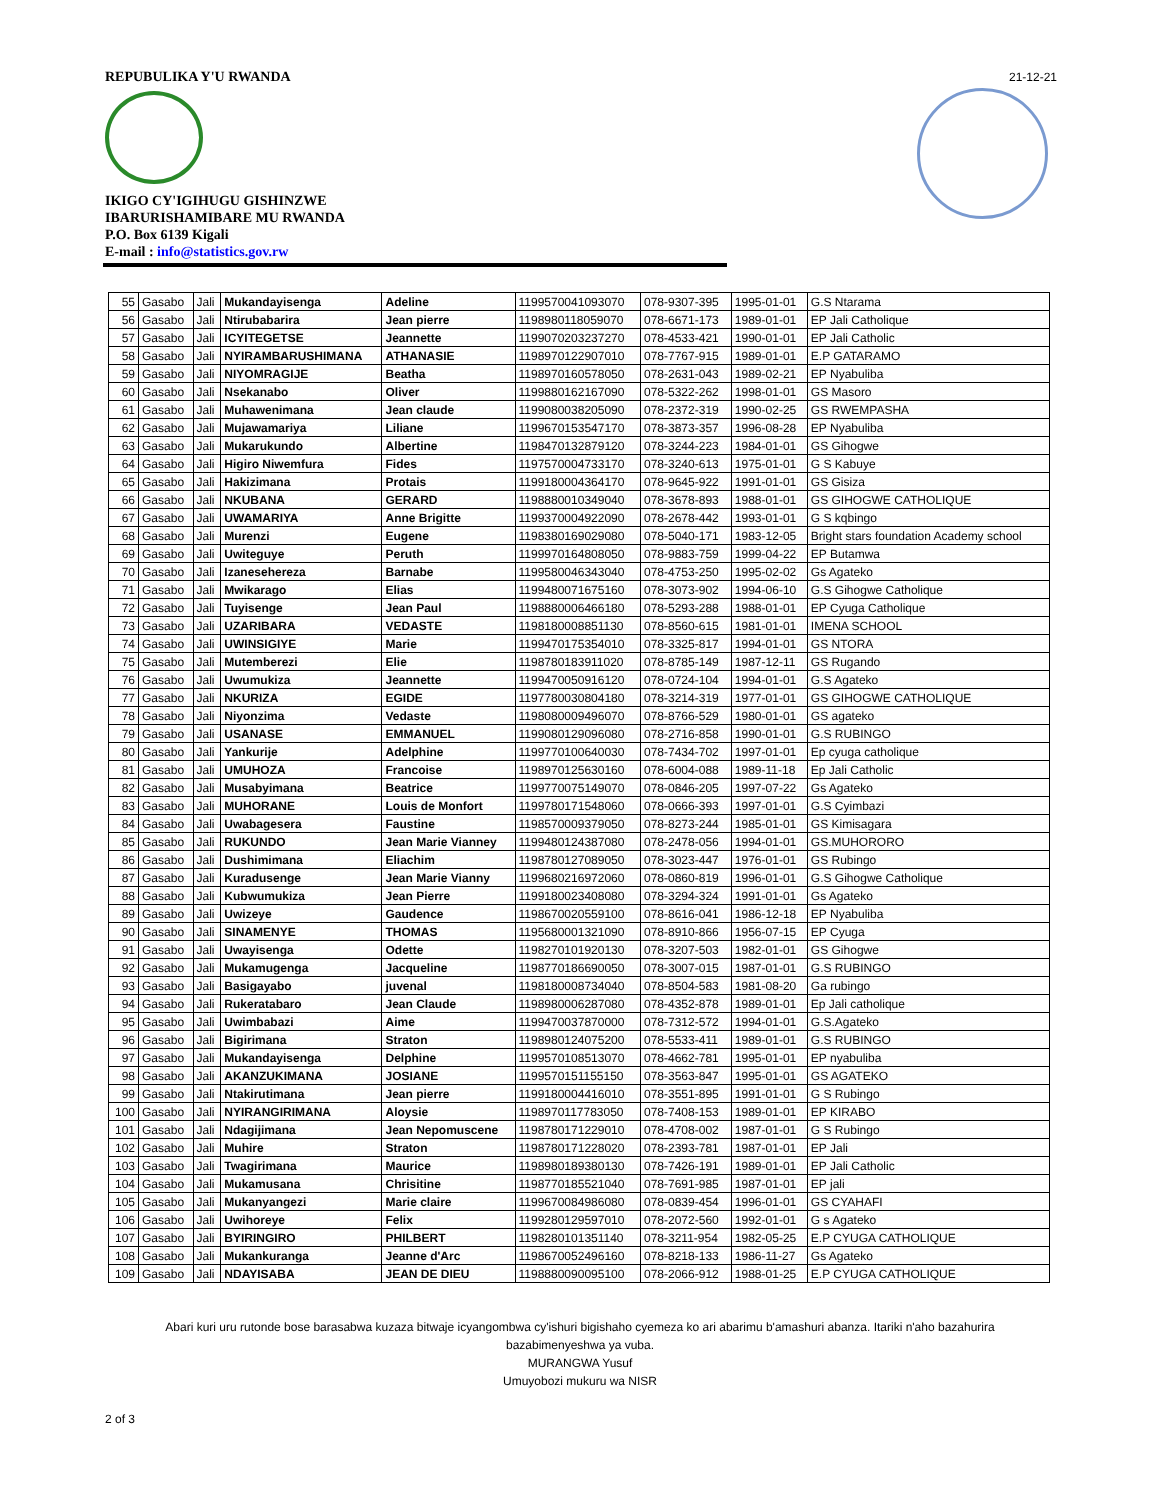REPUBULIKA Y'U RWANDA
IKIGO CY'IGIHUGU GISHINZWE
IBARURISHAMIBARE MU RWANDA
P.O. Box 6139 Kigali
E-mail : info@statistics.gov.rw
21-12-21
| 55 | Gasabo | Jali | Mukandayisenga | Adeline | 1199570041093070 | 078-9307-395 | 1995-01-01 | G.S Ntarama |
| 56 | Gasabo | Jali | Ntirubabarira | Jean pierre | 1198980118059070 | 078-6671-173 | 1989-01-01 | EP Jali Catholique |
| 57 | Gasabo | Jali | ICYITEGETSE | Jeannette | 1199070203237270 | 078-4533-421 | 1990-01-01 | EP Jali Catholic |
| 58 | Gasabo | Jali | NYIRAMBARUSHIMANA | ATHANASIE | 1198970122907010 | 078-7767-915 | 1989-01-01 | E.P GATARAMO |
| 59 | Gasabo | Jali | NIYOMRAGIJE | Beatha | 1198970160578050 | 078-2631-043 | 1989-02-21 | EP Nyabuliba |
| 60 | Gasabo | Jali | Nsekanabo | Oliver | 1199880162167090 | 078-5322-262 | 1998-01-01 | GS Masoro |
| 61 | Gasabo | Jali | Muhawenimana | Jean claude | 1199080038205090 | 078-2372-319 | 1990-02-25 | GS RWEMPASHA |
| 62 | Gasabo | Jali | Mujawamariya | Liliane | 1199670153547170 | 078-3873-357 | 1996-08-28 | EP Nyabuliba |
| 63 | Gasabo | Jali | Mukarukundo | Albertine | 1198470132879120 | 078-3244-223 | 1984-01-01 | GS Gihogwe |
| 64 | Gasabo | Jali | Higiro Niwemfura | Fides | 1197570004733170 | 078-3240-613 | 1975-01-01 | G S Kabuye |
| 65 | Gasabo | Jali | Hakizimana | Protais | 1199180004364170 | 078-9645-922 | 1991-01-01 | GS Gisiza |
| 66 | Gasabo | Jali | NKUBANA | GERARD | 1198880010349040 | 078-3678-893 | 1988-01-01 | GS GIHOGWE CATHOLIQUE |
| 67 | Gasabo | Jali | UWAMARIYA | Anne Brigitte | 1199370004922090 | 078-2678-442 | 1993-01-01 | G S kqbingo |
| 68 | Gasabo | Jali | Murenzi | Eugene | 1198380169029080 | 078-5040-171 | 1983-12-05 | Bright stars foundation Academy school |
| 69 | Gasabo | Jali | Uwiteguye | Peruth | 1199970164808050 | 078-9883-759 | 1999-04-22 | EP Butamwa |
| 70 | Gasabo | Jali | Izanesehereza | Barnabe | 1199580046343040 | 078-4753-250 | 1995-02-02 | Gs Agateko |
| 71 | Gasabo | Jali | Mwikarago | Elias | 1199480071675160 | 078-3073-902 | 1994-06-10 | G.S Gihogwe Catholique |
| 72 | Gasabo | Jali | Tuyisenge | Jean Paul | 1198880006466180 | 078-5293-288 | 1988-01-01 | EP Cyuga Catholique |
| 73 | Gasabo | Jali | UZARIBARA | VEDASTE | 1198180008851130 | 078-8560-615 | 1981-01-01 | IMENA SCHOOL |
| 74 | Gasabo | Jali | UWINSIGIYE | Marie | 1199470175354010 | 078-3325-817 | 1994-01-01 | GS NTORA |
| 75 | Gasabo | Jali | Mutemberezi | Elie | 1198780183911020 | 078-8785-149 | 1987-12-11 | GS Rugando |
| 76 | Gasabo | Jali | Uwumukiza | Jeannette | 1199470050916120 | 078-0724-104 | 1994-01-01 | G.S Agateko |
| 77 | Gasabo | Jali | NKURIZA | EGIDE | 1197780030804180 | 078-3214-319 | 1977-01-01 | GS GIHOGWE CATHOLIQUE |
| 78 | Gasabo | Jali | Niyonzima | Vedaste | 1198080009496070 | 078-8766-529 | 1980-01-01 | GS agateko |
| 79 | Gasabo | Jali | USANASE | EMMANUEL | 1199080129096080 | 078-2716-858 | 1990-01-01 | G.S RUBINGO |
| 80 | Gasabo | Jali | Yankurije | Adelphine | 1199770100640030 | 078-7434-702 | 1997-01-01 | Ep cyuga catholique |
| 81 | Gasabo | Jali | UMUHOZA | Francoise | 1198970125630160 | 078-6004-088 | 1989-11-18 | Ep Jali Catholic |
| 82 | Gasabo | Jali | Musabyimana | Beatrice | 1199770075149070 | 078-0846-205 | 1997-07-22 | Gs Agateko |
| 83 | Gasabo | Jali | MUHORANE | Louis de Monfort | 1199780171548060 | 078-0666-393 | 1997-01-01 | G.S Cyimbazi |
| 84 | Gasabo | Jali | Uwabagesera | Faustine | 1198570009379050 | 078-8273-244 | 1985-01-01 | GS Kimisagara |
| 85 | Gasabo | Jali | RUKUNDO | Jean Marie Vianney | 1199480124387080 | 078-2478-056 | 1994-01-01 | GS.MUHORORO |
| 86 | Gasabo | Jali | Dushimimana | Eliachim | 1198780127089050 | 078-3023-447 | 1976-01-01 | GS Rubingo |
| 87 | Gasabo | Jali | Kuradusenge | Jean Marie Vianny | 1199680216972060 | 078-0860-819 | 1996-01-01 | G.S Gihogwe Catholique |
| 88 | Gasabo | Jali | Kubwumukiza | Jean Pierre | 1199180023408080 | 078-3294-324 | 1991-01-01 | Gs Agateko |
| 89 | Gasabo | Jali | Uwizeye | Gaudence | 1198670020559100 | 078-8616-041 | 1986-12-18 | EP Nyabuliba |
| 90 | Gasabo | Jali | SINAMENYE | THOMAS | 1195680001321090 | 078-8910-866 | 1956-07-15 | EP Cyuga |
| 91 | Gasabo | Jali | Uwayisenga | Odette | 1198270101920130 | 078-3207-503 | 1982-01-01 | GS Gihogwe |
| 92 | Gasabo | Jali | Mukamugenga | Jacqueline | 1198770186690050 | 078-3007-015 | 1987-01-01 | G.S RUBINGO |
| 93 | Gasabo | Jali | Basigayabo | juvenal | 1198180008734040 | 078-8504-583 | 1981-08-20 | Ga rubingo |
| 94 | Gasabo | Jali | Rukeratabaro | Jean Claude | 1198980006287080 | 078-4352-878 | 1989-01-01 | Ep Jali catholique |
| 95 | Gasabo | Jali | Uwimbabazi | Aime | 1199470037870000 | 078-7312-572 | 1994-01-01 | G.S.Agateko |
| 96 | Gasabo | Jali | Bigirimana | Straton | 1198980124075200 | 078-5533-411 | 1989-01-01 | G.S RUBINGO |
| 97 | Gasabo | Jali | Mukandayisenga | Delphine | 1199570108513070 | 078-4662-781 | 1995-01-01 | EP nyabuliba |
| 98 | Gasabo | Jali | AKANZUKIMANA | JOSIANE | 1199570151155150 | 078-3563-847 | 1995-01-01 | GS AGATEKO |
| 99 | Gasabo | Jali | Ntakirutimana | Jean pierre | 1199180004416010 | 078-3551-895 | 1991-01-01 | G S Rubingo |
| 100 | Gasabo | Jali | NYIRANGIRIMANA | Aloysie | 1198970117783050 | 078-7408-153 | 1989-01-01 | EP KIRABO |
| 101 | Gasabo | Jali | Ndagijimana | Jean Nepomuscene | 1198780171229010 | 078-4708-002 | 1987-01-01 | G S Rubingo |
| 102 | Gasabo | Jali | Muhire | Straton | 1198780171228020 | 078-2393-781 | 1987-01-01 | EP Jali |
| 103 | Gasabo | Jali | Twagirimana | Maurice | 1198980189380130 | 078-7426-191 | 1989-01-01 | EP Jali Catholic |
| 104 | Gasabo | Jali | Mukamusana | Chrisitine | 1198770185521040 | 078-7691-985 | 1987-01-01 | EP jali |
| 105 | Gasabo | Jali | Mukanyangezi | Marie claire | 1199670084986080 | 078-0839-454 | 1996-01-01 | GS CYAHAFI |
| 106 | Gasabo | Jali | Uwihoreye | Felix | 1199280129597010 | 078-2072-560 | 1992-01-01 | G s Agateko |
| 107 | Gasabo | Jali | BYIRINGIRO | PHILBERT | 1198280101351140 | 078-3211-954 | 1982-05-25 | E.P CYUGA CATHOLIQUE |
| 108 | Gasabo | Jali | Mukankuranga | Jeanne d'Arc | 1198670052496160 | 078-8218-133 | 1986-11-27 | Gs Agateko |
| 109 | Gasabo | Jali | NDAYISABA | JEAN DE DIEU | 1198880090095100 | 078-2066-912 | 1988-01-25 | E.P CYUGA CATHOLIQUE |
Abari kuri uru rutonde bose barasabwa kuzaza bitwaje icyangombwa cy'ishuri bigishaho cyemeza ko ari abarimu b'amashuri abanza. Itariki n'aho bazahurira bazabimenyeshwa ya vuba.
MURANGWA Yusuf
Umuyobozi mukuru wa NISR
2 of 3